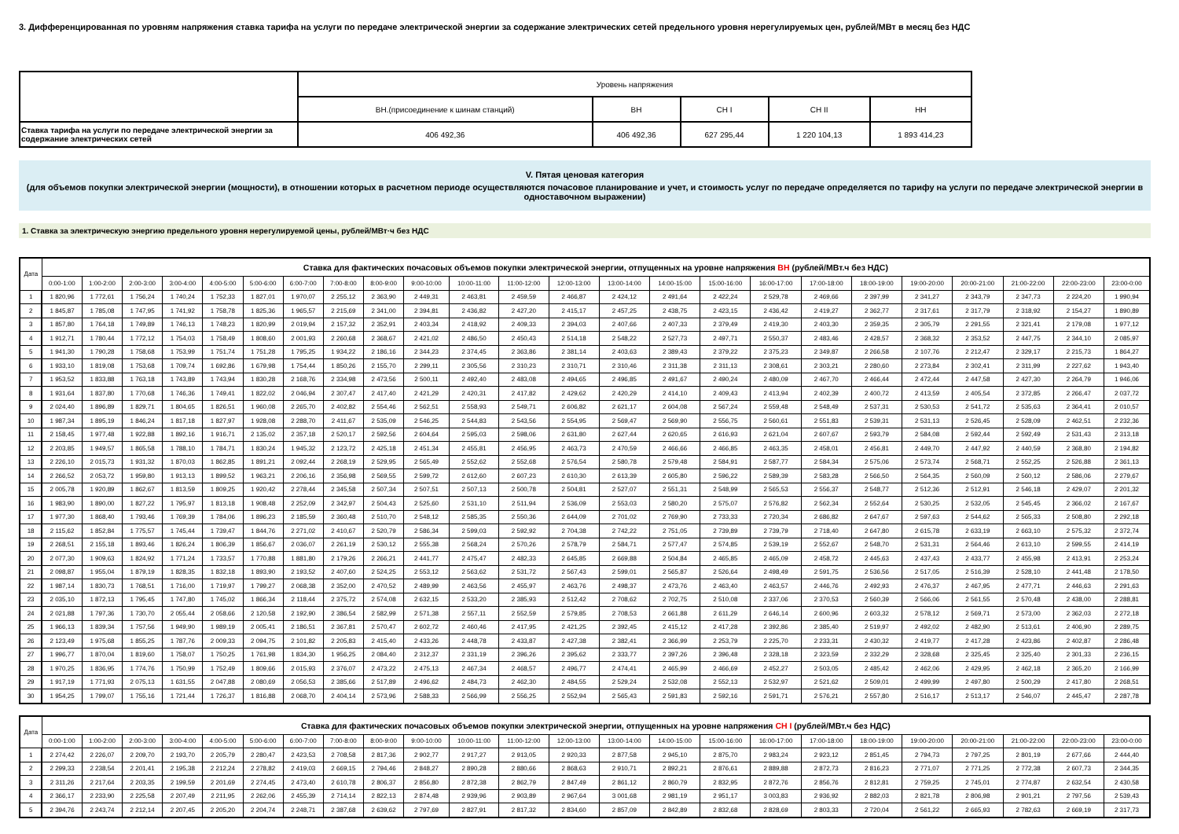3. Дифференцированная по уровням напряжения ставка тарифа на услуги по передаче электрической энергии за содержание электрических сетей предельного уровня нерегулируемых цен, рублей/МВт в месяц без НДС
| | Уровень напряжения | | | | |
| --- | --- | --- | --- | --- | --- |
| | ВН.(присоединение к шинам станций) | ВН | СН I | СН II | НН |
| Ставка тарифа на услуги по передаче электрической энергии за содержание электрических сетей | 406 492,36 | 406 492,36 | 627 295,44 | 1 220 104,13 | 1 893 414,23 |
V. Пятая ценовая категория
(для объемов покупки электрической энергии (мощности), в отношении которых в расчетном периоде осуществляются почасовое планирование и учет, и стоимость услуг по передаче определяется по тарифу на услуги по передаче электрической энергии в одноставочном выражении)
1. Ставка за электрическую энергию предельного уровня нерегулируемой цены, рублей/МВт·ч без НДС
| Дата | Ставка для фактических почасовых объемов покупки электрической энергии, отпущенных на уровне напряжения ВН (рублей/МВт.ч без НДС) | | | | | | | | | | | | | | | | | | | | | | | |
| --- | --- | --- | --- | --- | --- | --- | --- | --- | --- | --- | --- | --- | --- | --- | --- | --- | --- | --- | --- | --- | --- | --- | --- | --- |
| | 0:00-1:00 | 1:00-2:00 | 2:00-3:00 | 3:00-4:00 | 4:00-5:00 | 5:00-6:00 | 6:00-7:00 | 7:00-8:00 | 8:00-9:00 | 9:00-10:00 | 10:00-11:00 | 11:00-12:00 | 12:00-13:00 | 13:00-14:00 | 14:00-15:00 | 15:00-16:00 | 16:00-17:00 | 17:00-18:00 | 18:00-19:00 | 19:00-20:00 | 20:00-21:00 | 21:00-22:00 | 22:00-23:00 | 23:00-0:00 |
| 1 | 1 820,96 | 1 772,61 | 1 756,24 | 1 740,24 | 1 752,33 | 1 827,01 | 1 970,07 | 2 255,12 | 2 363,90 | 2 449,31 | 2 463,81 | 2 459,59 | 2 466,87 | 2 424,12 | 2 491,64 | 2 422,24 | 2 529,78 | 2 469,66 | 2 397,99 | 2 341,27 | 2 343,79 | 2 347,73 | 2 224,20 | 1 990,94 |
| 2 | 1 845,87 | 1 785,08 | 1 747,95 | 1 741,92 | 1 758,78 | 1 825,36 | 1 965,57 | 2 215,69 | 2 341,00 | 2 394,81 | 2 436,82 | 2 427,20 | 2 415,17 | 2 457,25 | 2 438,75 | 2 423,15 | 2 436,42 | 2 419,27 | 2 362,77 | 2 317,61 | 2 317,79 | 2 318,92 | 2 154,27 | 1 890,89 |
| 3 | 1 857,80 | 1 764,18 | 1 749,89 | 1 746,13 | 1 748,23 | 1 820,99 | 2 019,94 | 2 157,32 | 2 352,91 | 2 403,34 | 2 418,92 | 2 409,33 | 2 394,03 | 2 407,66 | 2 407,33 | 2 379,49 | 2 419,30 | 2 403,30 | 2 359,35 | 2 305,79 | 2 291,55 | 2 321,41 | 2 179,08 | 1 977,12 |
| 4 | 1 912,71 | 1 780,44 | 1 772,12 | 1 754,03 | 1 758,49 | 1 808,60 | 2 001,93 | 2 260,68 | 2 368,67 | 2 421,02 | 2 486,50 | 2 450,43 | 2 514,18 | 2 548,22 | 2 527,73 | 2 497,71 | 2 550,37 | 2 483,46 | 2 428,57 | 2 368,32 | 2 353,52 | 2 447,75 | 2 344,10 | 2 085,97 |
| 5 | 1 941,30 | 1 790,28 | 1 758,68 | 1 753,99 | 1 751,74 | 1 751,28 | 1 795,25 | 1 934,22 | 2 186,16 | 2 344,23 | 2 374,45 | 2 363,86 | 2 381,14 | 2 403,63 | 2 389,43 | 2 379,22 | 2 375,23 | 2 349,87 | 2 266,58 | 2 107,76 | 2 212,47 | 2 329,17 | 2 215,73 | 1 864,27 |
| 6 | 1 933,10 | 1 819,08 | 1 753,68 | 1 709,74 | 1 692,86 | 1 679,98 | 1 754,44 | 1 850,26 | 2 155,70 | 2 299,11 | 2 305,56 | 2 310,23 | 2 310,71 | 2 310,46 | 2 311,38 | 2 311,13 | 2 308,61 | 2 303,21 | 2 280,60 | 2 273,84 | 2 302,41 | 2 311,99 | 2 227,62 | 1 943,40 |
| 7 | 1 953,52 | 1 833,88 | 1 763,18 | 1 743,89 | 1 743,94 | 1 830,28 | 2 168,76 | 2 334,98 | 2 473,56 | 2 500,11 | 2 492,40 | 2 483,08 | 2 494,65 | 2 496,85 | 2 491,67 | 2 490,24 | 2 480,09 | 2 467,70 | 2 466,44 | 2 472,44 | 2 447,58 | 2 427,30 | 2 264,79 | 1 946,06 |
| 8 | 1 931,64 | 1 837,80 | 1 770,68 | 1 746,36 | 1 749,41 | 1 822,02 | 2 046,94 | 2 307,47 | 2 417,40 | 2 421,29 | 2 420,31 | 2 417,82 | 2 429,62 | 2 420,29 | 2 414,10 | 2 409,43 | 2 413,94 | 2 402,39 | 2 400,72 | 2 413,59 | 2 405,54 | 2 372,85 | 2 266,47 | 2 037,72 |
| 9 | 2 024,40 | 1 896,89 | 1 829,71 | 1 804,65 | 1 826,51 | 1 960,08 | 2 265,70 | 2 402,82 | 2 554,46 | 2 562,51 | 2 558,93 | 2 549,71 | 2 606,82 | 2 621,17 | 2 604,08 | 2 567,24 | 2 559,48 | 2 548,49 | 2 537,31 | 2 530,53 | 2 541,72 | 2 535,63 | 2 364,41 | 2 010,57 |
| 10 | 1 987,34 | 1 895,19 | 1 846,24 | 1 817,18 | 1 827,97 | 1 928,08 | 2 288,70 | 2 411,67 | 2 535,09 | 2 546,25 | 2 544,83 | 2 543,56 | 2 554,95 | 2 569,47 | 2 569,90 | 2 556,75 | 2 560,61 | 2 551,83 | 2 539,31 | 2 531,13 | 2 526,45 | 2 528,09 | 2 462,51 | 2 232,36 |
| 11 | 2 158,45 | 1 977,48 | 1 922,88 | 1 892,16 | 1 916,71 | 2 135,02 | 2 357,18 | 2 520,17 | 2 592,56 | 2 604,64 | 2 595,03 | 2 598,06 | 2 631,80 | 2 627,44 | 2 620,65 | 2 616,93 | 2 621,04 | 2 607,67 | 2 593,79 | 2 584,08 | 2 592,44 | 2 592,49 | 2 531,43 | 2 313,18 |
| 12 | 2 203,85 | 1 949,57 | 1 865,58 | 1 788,10 | 1 784,71 | 1 830,24 | 1 945,32 | 2 123,72 | 2 425,18 | 2 451,34 | 2 455,81 | 2 456,95 | 2 463,73 | 2 470,59 | 2 466,66 | 2 466,85 | 2 463,35 | 2 458,01 | 2 456,81 | 2 449,70 | 2 447,92 | 2 440,59 | 2 368,80 | 2 194,82 |
| 13 | 2 226,10 | 2 015,73 | 1 931,32 | 1 870,03 | 1 862,85 | 1 891,21 | 2 092,44 | 2 268,19 | 2 529,95 | 2 565,49 | 2 552,62 | 2 552,68 | 2 576,54 | 2 580,78 | 2 579,48 | 2 584,91 | 2 587,77 | 2 584,34 | 2 575,06 | 2 573,74 | 2 568,71 | 2 552,25 | 2 526,88 | 2 361,13 |
| 14 | 2 266,52 | 2 053,72 | 1 959,80 | 1 913,13 | 1 899,52 | 1 963,21 | 2 206,16 | 2 356,98 | 2 569,55 | 2 599,72 | 2 612,60 | 2 607,23 | 2 610,30 | 2 613,39 | 2 605,80 | 2 596,22 | 2 589,39 | 2 583,28 | 2 566,50 | 2 564,35 | 2 560,09 | 2 560,12 | 2 586,06 | 2 279,67 |
| 15 | 2 005,78 | 1 920,89 | 1 862,67 | 1 813,59 | 1 809,25 | 1 920,42 | 2 278,44 | 2 345,58 | 2 507,34 | 2 507,51 | 2 507,13 | 2 500,78 | 2 504,81 | 2 527,07 | 2 551,31 | 2 548,99 | 2 565,53 | 2 556,37 | 2 548,77 | 2 512,36 | 2 512,91 | 2 546,18 | 2 429,07 | 2 201,32 |
| 16 | 1 983,90 | 1 890,00 | 1 827,22 | 1 795,97 | 1 813,18 | 1 908,48 | 2 252,09 | 2 342,97 | 2 504,43 | 2 525,60 | 2 531,10 | 2 511,94 | 2 536,09 | 2 553,03 | 2 580,20 | 2 575,07 | 2 576,82 | 2 562,34 | 2 552,64 | 2 530,25 | 2 532,05 | 2 545,45 | 2 366,02 | 2 167,67 |
| 17 | 1 977,30 | 1 868,40 | 1 793,46 | 1 769,39 | 1 784,06 | 1 896,23 | 2 185,59 | 2 360,48 | 2 510,70 | 2 548,12 | 2 585,35 | 2 550,36 | 2 644,09 | 2 701,02 | 2 769,90 | 2 733,33 | 2 720,34 | 2 686,82 | 2 647,67 | 2 597,63 | 2 544,62 | 2 565,33 | 2 508,80 | 2 292,18 |
| 18 | 2 115,62 | 1 852,84 | 1 775,57 | 1 745,44 | 1 739,47 | 1 844,76 | 2 271,02 | 2 410,67 | 2 520,79 | 2 586,34 | 2 599,03 | 2 592,92 | 2 704,38 | 2 742,22 | 2 751,05 | 2 739,89 | 2 739,79 | 2 718,40 | 2 647,80 | 2 615,78 | 2 633,19 | 2 663,10 | 2 575,32 | 2 372,74 |
| 19 | 2 268,51 | 2 155,18 | 1 893,46 | 1 826,24 | 1 806,39 | 1 856,67 | 2 036,07 | 2 261,19 | 2 530,12 | 2 555,38 | 2 568,24 | 2 570,26 | 2 578,79 | 2 584,71 | 2 577,47 | 2 574,85 | 2 539,19 | 2 552,67 | 2 548,70 | 2 531,31 | 2 564,46 | 2 613,10 | 2 599,55 | 2 414,19 |
| 20 | 2 077,30 | 1 909,63 | 1 824,92 | 1 771,24 | 1 733,57 | 1 770,88 | 1 881,80 | 2 179,26 | 2 266,21 | 2 441,77 | 2 475,47 | 2 482,33 | 2 645,85 | 2 669,88 | 2 504,84 | 2 465,85 | 2 465,09 | 2 458,72 | 2 445,63 | 2 437,43 | 2 433,77 | 2 455,98 | 2 413,91 | 2 253,24 |
| 21 | 2 098,87 | 1 955,04 | 1 879,19 | 1 828,35 | 1 832,18 | 1 893,90 | 2 193,52 | 2 407,60 | 2 524,25 | 2 553,12 | 2 563,62 | 2 531,72 | 2 567,43 | 2 599,01 | 2 565,87 | 2 526,64 | 2 498,49 | 2 591,75 | 2 536,56 | 2 517,05 | 2 516,39 | 2 528,10 | 2 441,48 | 2 178,50 |
| 22 | 1 987,14 | 1 830,73 | 1 768,51 | 1 716,00 | 1 719,97 | 1 799,27 | 2 068,38 | 2 352,00 | 2 470,52 | 2 489,99 | 2 463,56 | 2 455,97 | 2 463,76 | 2 498,37 | 2 473,76 | 2 463,40 | 2 463,57 | 2 446,76 | 2 492,93 | 2 476,37 | 2 467,95 | 2 477,71 | 2 446,63 | 2 291,63 |
| 23 | 2 035,10 | 1 872,13 | 1 795,45 | 1 747,80 | 1 745,02 | 1 866,34 | 2 118,44 | 2 375,72 | 2 574,08 | 2 632,15 | 2 533,20 | 2 385,93 | 2 512,42 | 2 708,62 | 2 702,75 | 2 510,08 | 2 337,06 | 2 370,53 | 2 560,39 | 2 566,06 | 2 561,55 | 2 570,48 | 2 438,00 | 2 288,81 |
| 24 | 2 021,88 | 1 797,36 | 1 730,70 | 2 055,44 | 2 058,66 | 2 120,58 | 2 192,90 | 2 386,54 | 2 582,99 | 2 571,38 | 2 557,11 | 2 552,59 | 2 579,85 | 2 708,53 | 2 661,88 | 2 611,29 | 2 646,14 | 2 600,96 | 2 603,32 | 2 578,12 | 2 569,71 | 2 573,00 | 2 362,03 | 2 272,18 |
| 25 | 1 966,13 | 1 839,34 | 1 757,56 | 1 949,90 | 1 989,19 | 2 005,41 | 2 186,51 | 2 367,81 | 2 570,47 | 2 602,72 | 2 460,46 | 2 417,95 | 2 421,25 | 2 392,45 | 2 415,12 | 2 417,28 | 2 392,86 | 2 385,40 | 2 519,97 | 2 492,02 | 2 482,90 | 2 513,61 | 2 406,90 | 2 289,75 |
| 26 | 2 123,49 | 1 975,68 | 1 855,25 | 1 787,76 | 2 009,33 | 2 094,75 | 2 101,82 | 2 205,83 | 2 415,40 | 2 433,26 | 2 448,78 | 2 433,87 | 2 427,38 | 2 382,41 | 2 366,99 | 2 253,79 | 2 225,70 | 2 233,31 | 2 430,32 | 2 419,77 | 2 417,28 | 2 423,86 | 2 402,87 | 2 286,48 |
| 27 | 1 996,77 | 1 870,04 | 1 819,60 | 1 758,07 | 1 750,25 | 1 761,98 | 1 834,30 | 1 956,25 | 2 084,40 | 2 312,37 | 2 331,19 | 2 396,26 | 2 395,62 | 2 333,77 | 2 397,26 | 2 396,48 | 2 328,18 | 2 323,59 | 2 332,29 | 2 328,68 | 2 325,45 | 2 325,40 | 2 301,33 | 2 236,15 |
| 28 | 1 970,25 | 1 836,95 | 1 774,76 | 1 750,99 | 1 752,49 | 1 809,66 | 2 015,93 | 2 376,07 | 2 473,22 | 2 475,13 | 2 467,34 | 2 468,57 | 2 496,77 | 2 474,41 | 2 465,99 | 2 466,69 | 2 452,27 | 2 503,05 | 2 485,42 | 2 462,06 | 2 429,95 | 2 462,18 | 2 365,20 | 2 166,99 |
| 29 | 1 917,19 | 1 771,93 | 2 075,13 | 1 631,55 | 2 047,88 | 2 080,69 | 2 056,53 | 2 385,66 | 2 517,89 | 2 496,62 | 2 484,73 | 2 462,30 | 2 484,55 | 2 529,24 | 2 532,08 | 2 552,13 | 2 532,97 | 2 521,62 | 2 509,01 | 2 499,99 | 2 497,80 | 2 500,29 | 2 417,80 | 2 268,51 |
| 30 | 1 954,25 | 1 799,07 | 1 755,16 | 1 721,44 | 1 726,37 | 1 816,88 | 2 068,70 | 2 404,14 | 2 573,96 | 2 588,33 | 2 566,99 | 2 556,25 | 2 552,94 | 2 565,43 | 2 591,83 | 2 592,16 | 2 591,71 | 2 576,21 | 2 557,80 | 2 516,17 | 2 513,17 | 2 546,07 | 2 445,47 | 2 287,78 |
| Дата | Ставка для фактических почасовых объемов покупки электрической энергии, отпущенных на уровне напряжения СН I (рублей/МВт.ч без НДС) | | | | | | | | | | | | | | | | | | | | | | | |
| --- | --- | --- | --- | --- | --- | --- | --- | --- | --- | --- | --- | --- | --- | --- | --- | --- | --- | --- | --- | --- | --- | --- | --- | --- |
| | 0:00-1:00 | 1:00-2:00 | 2:00-3:00 | 3:00-4:00 | 4:00-5:00 | 5:00-6:00 | 6:00-7:00 | 7:00-8:00 | 8:00-9:00 | 9:00-10:00 | 10:00-11:00 | 11:00-12:00 | 12:00-13:00 | 13:00-14:00 | 14:00-15:00 | 15:00-16:00 | 16:00-17:00 | 17:00-18:00 | 18:00-19:00 | 19:00-20:00 | 20:00-21:00 | 21:00-22:00 | 22:00-23:00 | 23:00-0:00 |
| 1 | 2 274,42 | 2 226,07 | 2 209,70 | 2 193,70 | 2 205,79 | 2 280,47 | 2 423,53 | 2 708,58 | 2 817,36 | 2 902,77 | 2 917,27 | 2 913,05 | 2 920,33 | 2 877,58 | 2 945,10 | 2 875,70 | 2 983,24 | 2 923,12 | 2 851,45 | 2 794,73 | 2 797,25 | 2 801,19 | 2 677,66 | 2 444,40 |
| 2 | 2 299,33 | 2 238,54 | 2 201,41 | 2 195,38 | 2 212,24 | 2 278,82 | 2 419,03 | 2 669,15 | 2 794,46 | 2 848,27 | 2 890,28 | 2 880,66 | 2 868,63 | 2 910,71 | 2 892,21 | 2 876,61 | 2 889,88 | 2 872,73 | 2 816,23 | 2 771,07 | 2 771,25 | 2 772,38 | 2 607,73 | 2 344,35 |
| 3 | 2 311,26 | 2 217,64 | 2 203,35 | 2 199,59 | 2 201,69 | 2 274,45 | 2 473,40 | 2 610,78 | 2 806,37 | 2 856,80 | 2 872,38 | 2 862,79 | 2 847,49 | 2 861,12 | 2 860,79 | 2 832,95 | 2 872,76 | 2 856,76 | 2 812,81 | 2 759,25 | 2 745,01 | 2 774,87 | 2 632,54 | 2 430,58 |
| 4 | 2 366,17 | 2 233,90 | 2 225,58 | 2 207,49 | 2 211,95 | 2 262,06 | 2 455,39 | 2 714,14 | 2 822,13 | 2 874,48 | 2 939,96 | 2 903,89 | 2 967,64 | 3 001,68 | 2 981,19 | 2 951,17 | 3 003,83 | 2 936,92 | 2 882,03 | 2 821,78 | 2 806,98 | 2 901,21 | 2 797,56 | 2 539,43 |
| 5 | 2 394,76 | 2 243,74 | 2 212,14 | 2 207,45 | 2 205,20 | 2 204,74 | 2 248,71 | 2 387,68 | 2 639,62 | 2 797,69 | 2 827,91 | 2 817,32 | 2 834,60 | 2 857,09 | 2 842,89 | 2 832,68 | 2 828,69 | 2 803,33 | 2 720,04 | 2 561,22 | 2 665,93 | 2 782,63 | 2 669,19 | 2 317,73 |